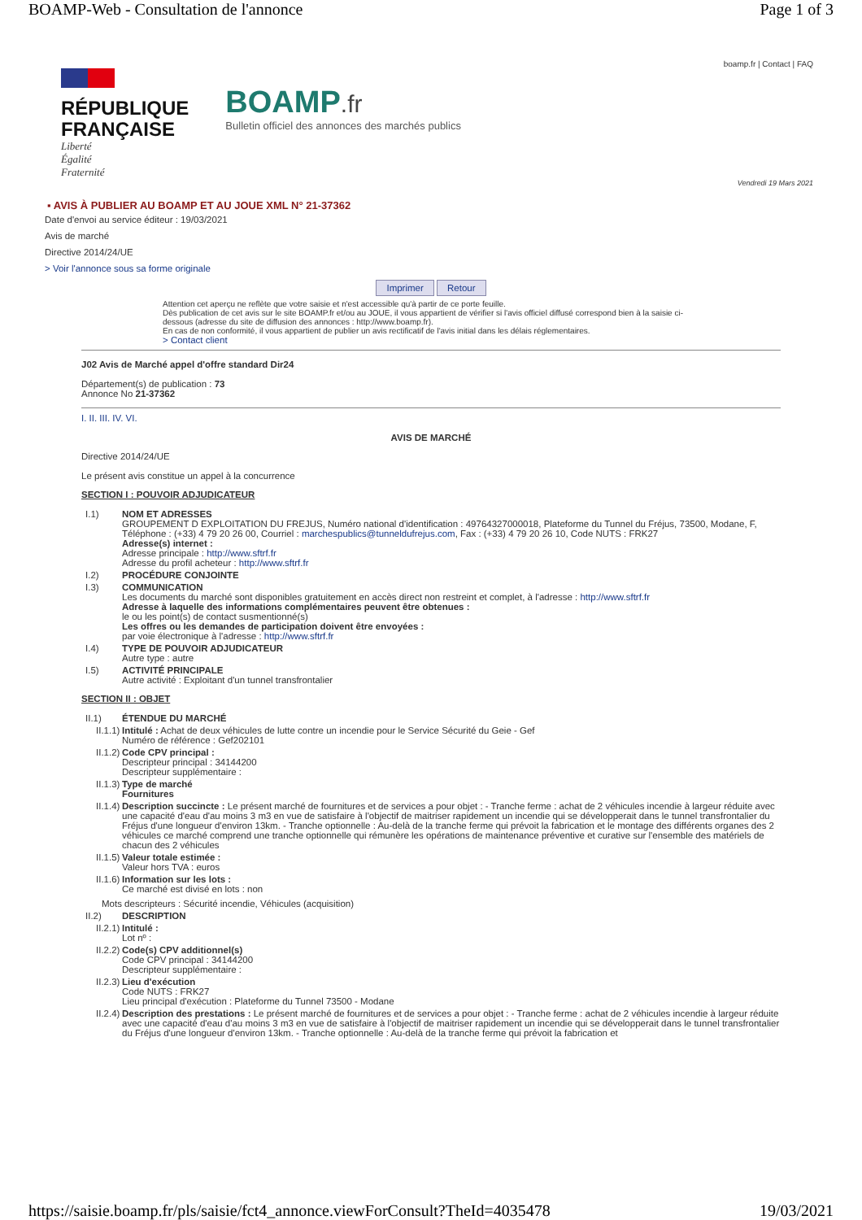BOAMP-Web - Consultation de l'annonce Page 1 of 3
boamp.fr | Contact | FAQ
RÉPUBLIQUE
FRANÇAISE
Liberté
Égalité
Fraternité
BOAMP.fr
Bulletin officiel des annonces des marchés publics
Vendredi 19 Mars 2021
▪ AVIS À PUBLIER AU BOAMP ET AU JOUE XML N° 21-37362
Date d'envoi au service éditeur : 19/03/2021
Avis de marché
Directive 2014/24/UE
> Voir l'annonce sous sa forme originale
Imprimer Retour
Attention cet aperçu ne reflète que votre saisie et n'est accessible qu'à partir de ce porte feuille.
Dès publication de cet avis sur le site BOAMP.fr et/ou au JOUE, il vous appartient de vérifier si l'avis officiel diffusé correspond bien à la saisie ci-dessous (adresse du site de diffusion des annonces : http://www.boamp.fr).
En cas de non conformité, il vous appartient de publier un avis rectificatif de l'avis initial dans les délais réglementaires.
> Contact client
J02 Avis de Marché appel d'offre standard Dir24
Département(s) de publication : 73
Annonce No 21-37362
I. II. III. IV. VI.
AVIS DE MARCHÉ
Directive 2014/24/UE
Le présent avis constitue un appel à la concurrence
SECTION I : POUVOIR ADJUDICATEUR
I.1) NOM ET ADRESSES
GROUPEMENT D EXPLOITATION DU FREJUS, Numéro national d'identification : 49764327000018, Plateforme du Tunnel du Fréjus, 73500, Modane, F, Téléphone : (+33) 4 79 20 26 00, Courriel : marchespublics@tunneldufrejus.com, Fax : (+33) 4 79 20 26 10, Code NUTS : FRK27
Adresse(s) internet :
Adresse principale : http://www.sftrf.fr
Adresse du profil acheteur : http://www.sftrf.fr
I.2) PROCÉDURE CONJOINTE
I.3) COMMUNICATION
Les documents du marché sont disponibles gratuitement en accès direct non restreint et complet, à l'adresse : http://www.sftrf.fr
Adresse à laquelle des informations complémentaires peuvent être obtenues :
le ou les point(s) de contact susmentionné(s)
Les offres ou les demandes de participation doivent être envoyées :
par voie électronique à l'adresse : http://www.sftrf.fr
I.4) TYPE DE POUVOIR ADJUDICATEUR
Autre type : autre
I.5) ACTIVITÉ PRINCIPALE
Autre activité : Exploitant d'un tunnel transfrontalier
SECTION II : OBJET
II.1) ÉTENDUE DU MARCHÉ
II.1.1)
Intitulé : Achat de deux véhicules de lutte contre un incendie pour le Service Sécurité du Geie - Gef
Numéro de référence : Gef202101
II.1.2)
Code CPV principal :
Descripteur principal : 34144200
Descripteur supplémentaire :
II.1.3)
Type de marché
Fournitures
II.1.4)
Description succincte : Le présent marché de fournitures et de services a pour objet : - Tranche ferme : achat de 2 véhicules incendie à largeur réduite avec une capacité d'eau d'au moins 3 m3 en vue de satisfaire à l'objectif de maitriser rapidement un incendie qui se développerait dans le tunnel transfrontalier du Fréjus d'une longueur d'environ 13km. - Tranche optionnelle : Au-delà de la tranche ferme qui prévoit la fabrication et le montage des différents organes des 2 véhicules ce marché comprend une tranche optionnelle qui rémunère les opérations de maintenance préventive et curative sur l'ensemble des matériels de chacun des 2 véhicules
II.1.5)
Valeur totale estimée :
Valeur hors TVA : euros
II.1.6)
Information sur les lots :
Ce marché est divisé en lots : non
Mots descripteurs : Sécurité incendie, Véhicules (acquisition)
II.2) DESCRIPTION
II.2.1)
Intitulé :
Lot nº :
II.2.2)
Code(s) CPV additionnel(s)
Code CPV principal : 34144200
Descripteur supplémentaire :
II.2.3)
Lieu d'exécution
Code NUTS : FRK27
Lieu principal d'exécution : Plateforme du Tunnel 73500 - Modane
II.2.4)
Description des prestations : Le présent marché de fournitures et de services a pour objet : - Tranche ferme : achat de 2 véhicules incendie à largeur réduite avec une capacité d'eau d'au moins 3 m3 en vue de satisfaire à l'objectif de maitriser rapidement un incendie qui se développerait dans le tunnel transfrontalier du Fréjus d'une longueur d'environ 13km. - Tranche optionnelle : Au-delà de la tranche ferme qui prévoit la fabrication et
https://saisie.boamp.fr/pls/saisie/fct4_annonce.viewForConsult?TheId=4035478 19/03/2021